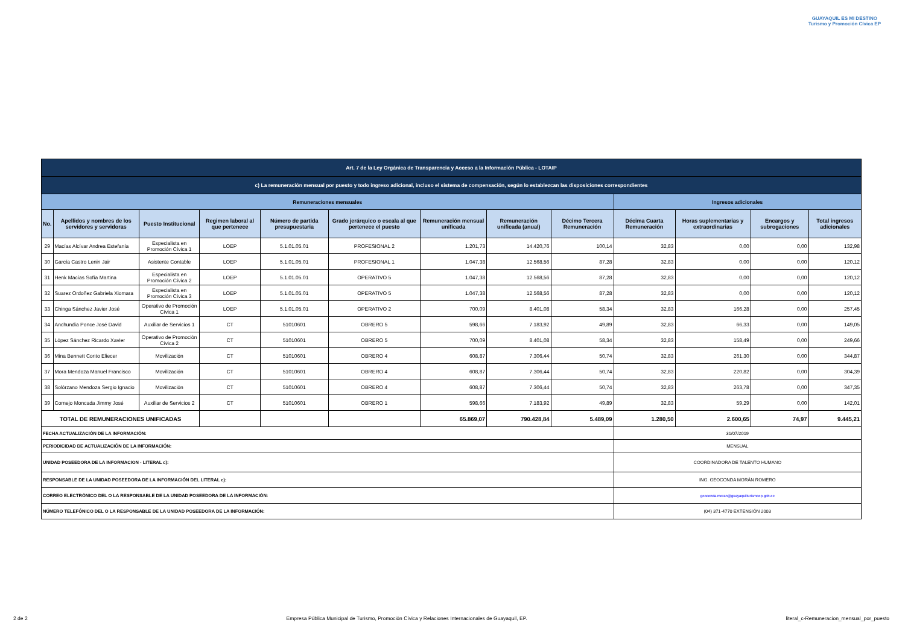GUAYAQUIL ES MI DESTINO
Turismo y Promoción Cívica EP
| Art. 7 de la Ley Orgánica de Transparencia y Acceso a la Información Pública - LOTAIP | | | | | | | | | | | | |
| c) La remuneración mensual por puesto y todo ingreso adicional, incluso el sistema de compensación, según lo establezcan las disposiciones correspondientes | | | | | | | | | | | | |
| Remuneraciones mensuales | | | | | | | | | Ingresos adicionales | | | |
| No. | Apellidos y nombres de los servidores y servidoras | Puesto Institucional | Regimen laboral al que pertenece | Número de partida presupuestaria | Grado jerárquico o escala al que pertenece el puesto | Remuneración mensual unificada | Remuneración unificada (anual) | Décimo Tercera Remuneración | Décima Cuarta Remuneración | Horas suplementarias y extraordinarias | Encargos y subrogaciones | Total ingresos adicionales |
| 29 | Macías Alcívar Andrea Estefanía | Especialista en Promoción Cívica 1 | LOEP | 5.1.01.05.01 | PROFESIONAL 2 | 1.201,73 | 14.420,76 | 100,14 | 32,83 | 0,00 | 0,00 | 132,98 |
| 30 | García Castro Lenin Jair | Asistente Contable | LOEP | 5.1.01.05.01 | PROFESIONAL 1 | 1.047,38 | 12.568,56 | 87,28 | 32,83 | 0,00 | 0,00 | 120,12 |
| 31 | Henk Macías Sofía Martina | Especialista en Promoción Cívica 2 | LOEP | 5.1.01.05.01 | OPERATIVO 5 | 1.047,38 | 12.568,56 | 87,28 | 32,83 | 0,00 | 0,00 | 120,12 |
| 32 | Suarez Ordoñez Gabriela Xiomara | Especialista en Promoción Cívica 3 | LOEP | 5.1.01.05.01 | OPERATIVO 5 | 1.047,38 | 12.568,56 | 87,28 | 32,83 | 0,00 | 0,00 | 120,12 |
| 33 | Chinga Sánchez Javier José | Operativo de Promoción Cívica 1 | LOEP | 5.1.01.05.01 | OPERATIVO 2 | 700,09 | 8.401,08 | 58,34 | 32,83 | 166,28 | 0,00 | 257,45 |
| 34 | Anchundia Ponce José David | Auxiliar de Servicios 1 | CT | 51010601 | OBRERO 5 | 598,66 | 7.183,92 | 49,89 | 32,83 | 66,33 | 0,00 | 149,05 |
| 35 | López Sánchez Ricardo Xavier | Operativo de Promoción Cívica 2 | CT | 51010601 | OBRERO 5 | 700,09 | 8.401,08 | 58,34 | 32,83 | 158,49 | 0,00 | 249,66 |
| 36 | Mina Bennett Conto Eliecer | Movilización | CT | 51010601 | OBRERO 4 | 608,87 | 7.306,44 | 50,74 | 32,83 | 261,30 | 0,00 | 344,87 |
| 37 | Mora Mendoza Manuel Francisco | Movilización | CT | 51010601 | OBRERO 4 | 608,87 | 7.306,44 | 50,74 | 32,83 | 220,82 | 0,00 | 304,39 |
| 38 | Solórzano Mendoza Sergio Ignacio | Movilización | CT | 51010601 | OBRERO 4 | 608,87 | 7.306,44 | 50,74 | 32,83 | 263,78 | 0,00 | 347,35 |
| 39 | Cornejo Moncada Jimmy José | Auxiliar de Servicios 2 | CT | 51010601 | OBRERO 1 | 598,66 | 7.183,92 | 49,89 | 32,83 | 59,29 | 0,00 | 142,01 |
| TOTAL DE REMUNERACIONES UNIFICADAS | | | | | | 65.869,07 | 790.428,84 | 5.489,09 | 1.280,50 | 2.600,65 | 74,97 | 9.445,21 |
| FECHA ACTUALIZACIÓN DE LA INFORMACIÓN: | | | | | | | | | 31/07/2019 | | | |
| PERIODICIDAD DE ACTUALIZACIÓN DE LA INFORMACIÓN: | | | | | | | | | MENSUAL | | | |
| UNIDAD POSEEDORA DE LA INFORMACION - LITERAL c): | | | | | | | | | COORDINADORA DE TALENTO HUMANO | | | |
| RESPONSABLE DE LA UNIDAD POSEEDORA DE LA INFORMACIÓN DEL LITERAL c): | | | | | | | | | ING. GEOCONDA MORÁN ROMERO | | | |
| CORREO ELECTRÓNICO DEL O LA RESPONSABLE DE LA UNIDAD POSEEDORA DE LA INFORMACIÓN: | | | | | | | | | geoconda.moran@guayaquilturismoep.gob.ec | | | |
| NÚMERO TELEFÓNICO DEL O LA RESPONSABLE DE LA UNIDAD POSEEDORA DE LA INFORMACIÓN: | | | | | | | | | (04) 371-4770 EXTENSIÓN 2003 | | | |
2 de 2 Empresa Pública Municipal de Turismo, Promoción Cívica y Relaciones Internacionales de Guayaquil, EP. literal_c-Remuneracion_mensual_por_puesto